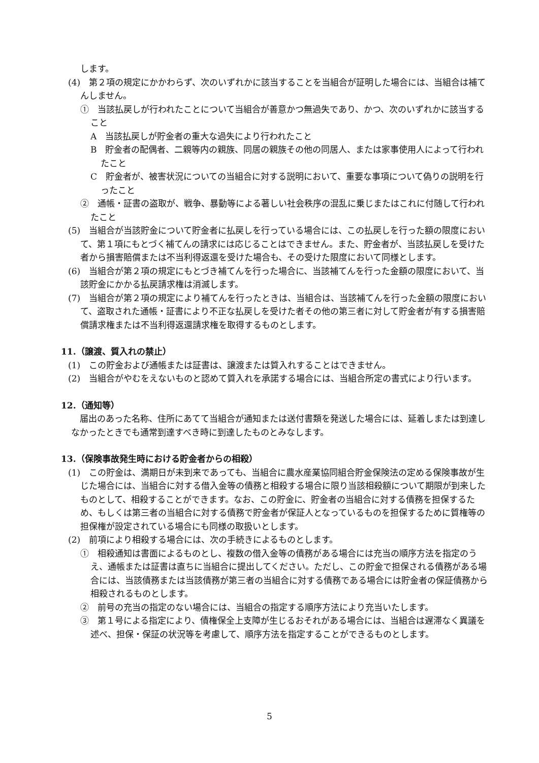します。
(4)　第２項の規定にかかわらず、次のいずれかに該当することを当組合が証明した場合には、当組合は補てんしません。
①　当該払戻しが行われたことについて当組合が善意かつ無過失であり、かつ、次のいずれかに該当すること
A　当該払戻しが貯金者の重大な過失により行われたこと
B　貯金者の配偶者、二親等内の親族、同居の親族その他の同居人、または家事使用人によって行われたこと
C　貯金者が、被害状況についての当組合に対する説明において、重要な事項について偽りの説明を行ったこと
②　通帳・証書の盗取が、戦争、暴動等による著しい社会秩序の混乱に乗じまたはこれに付随して行われたこと
(5)　当組合が当該貯金について貯金者に払戻しを行っている場合には、この払戻しを行った額の限度において、第１項にもとづく補てんの請求には応じることはできません。また、貯金者が、当該払戻しを受けた者から損害賠償または不当利得返還を受けた場合も、その受けた限度において同様とします。
(6)　当組合が第２項の規定にもとづき補てんを行った場合に、当該補てんを行った金額の限度において、当該貯金にかかる払戻請求権は消滅します。
(7)　当組合が第２項の規定により補てんを行ったときは、当組合は、当該補てんを行った金額の限度において、盗取された通帳・証書により不正な払戻しを受けた者その他の第三者に対して貯金者が有する損害賠償請求権または不当利得返還請求権を取得するものとします。
11.（譲渡、質入れの禁止）
(1)　この貯金および通帳または証書は、譲渡または質入れすることはできません。
(2)　当組合がやむをえないものと認めて質入れを承諾する場合には、当組合所定の書式により行います。
12.（通知等）
届出のあった名称、住所にあてて当組合が通知または送付書類を発送した場合には、延着しまたは到達しなかったときでも通常到達すべき時に到達したものとみなします。
13.（保険事故発生時における貯金者からの相殺）
(1)　この貯金は、満期日が未到来であっても、当組合に農水産業協同組合貯金保険法の定める保険事故が生じた場合には、当組合に対する借入金等の債務と相殺する場合に限り当該相殺額について期限が到来したものとして、相殺することができます。なお、この貯金に、貯金者の当組合に対する債務を担保するため、もしくは第三者の当組合に対する債務で貯金者が保証人となっているものを担保するために質権等の担保権が設定されている場合にも同様の取扱いとします。
(2)　前項により相殺する場合には、次の手続きによるものとします。
①　相殺通知は書面によるものとし、複数の借入金等の債務がある場合には充当の順序方法を指定のうえ、通帳または証書は直ちに当組合に提出してください。ただし、この貯金で担保される債務がある場合には、当該債務または当該債務が第三者の当組合に対する債務である場合には貯金者の保証債務から相殺されるものとします。
②　前号の充当の指定のない場合には、当組合の指定する順序方法により充当いたします。
③　第１号による指定により、債権保全上支障が生じるおそれがある場合には、当組合は遅滞なく異議を述べ、担保・保証の状況等を考慮して、順序方法を指定することができるものとします。
5